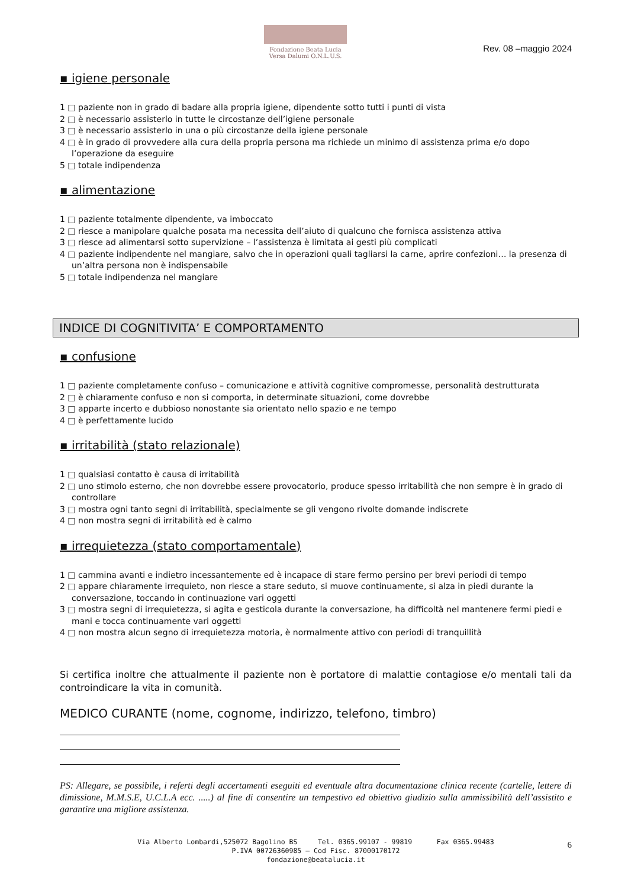Fondazione Beata Lucia
Versa Dalumi O.N.L.U.S.
Rev. 08 –maggio 2024
▪ igiene personale
1 □ paziente non in grado di badare alla propria igiene, dipendente sotto tutti i punti di vista
2 □ è necessario assisterlo in tutte le circostanze dell’igiene personale
3 □ è necessario assisterlo in una o più circostanze della igiene personale
4 □ è in grado di provvedere alla cura della propria persona ma richiede un minimo di assistenza prima e/o dopo
l’operazione da eseguire
5 □ totale indipendenza
▪ alimentazione
1 □ paziente totalmente dipendente, va imboccato
2 □ riesce a manipolare qualche posata ma necessita dell’aiuto di qualcuno che fornisca assistenza attiva
3 □ riesce ad alimentarsi sotto supervizione – l’assistenza è limitata ai gesti più complicati
4 □ paziente indipendente nel mangiare, salvo che in operazioni quali tagliarsi la carne, aprire confezioni… la presenza di
un’altra persona non è indispensabile
5 □ totale indipendenza nel mangiare
INDICE DI COGNITIVITA’ E COMPORTAMENTO
▪ confusione
1 □ paziente completamente confuso – comunicazione e attività cognitive compromesse, personalità destrutturata
2 □ è chiaramente confuso e non si comporta, in determinate situazioni, come dovrebbe
3 □ apparte incerto e dubbioso nonostante sia orientato nello spazio e ne tempo
4 □ è perfettamente lucido
▪ irritabilità (stato relazionale)
1 □ qualsiasi contatto è causa di irritabilità
2 □ uno stimolo esterno, che non dovrebbe essere provocatorio, produce spesso irritabilità che non sempre è in grado di
controllare
3 □ mostra ogni tanto segni di irritabilità, specialmente se gli vengono rivolte domande indiscrete
4 □ non mostra segni di irritabilità ed è calmo
▪ irrequietezza (stato comportamentale)
1 □ cammina avanti e indietro incessantemente ed è incapace di stare fermo persino per brevi periodi di tempo
2 □ appare chiaramente irrequieto, non riesce a stare seduto, si muove continuamente, si alza in piedi durante la
conversazione, toccando in continuazione vari oggetti
3 □ mostra segni di irrequietezza, si agita e gesticola durante la conversazione, ha difficoltà nel mantenere fermi piedi e
mani e tocca continuamente vari oggetti
4 □ non mostra alcun segno di irrequietezza motoria, è normalmente attivo con periodi di tranquillità
Si certifica inoltre che attualmente il paziente non è portatore di malattie contagiose e/o mentali tali da controindicare la vita in comunità.
MEDICO CURANTE (nome, cognome, indirizzo, telefono, timbro)
PS: Allegare, se possibile, i referti degli accertamenti eseguiti ed eventuale altra documentazione clinica recente (cartelle, lettere di dimissione, M.M.S.E, U.C.L.A ecc. .....) al fine di consentire un tempestivo ed obiettivo giudizio sulla ammissibilità dell’assistito e garantire una migliore assistenza.
Via Alberto Lombardi,525072 Bagolino BS Tel. 0365.99107 - 99819 Fax 0365.99483
P.IVA 00726360985 – Cod Fisc. 87000170172
fondazione@beatalucia.it
6